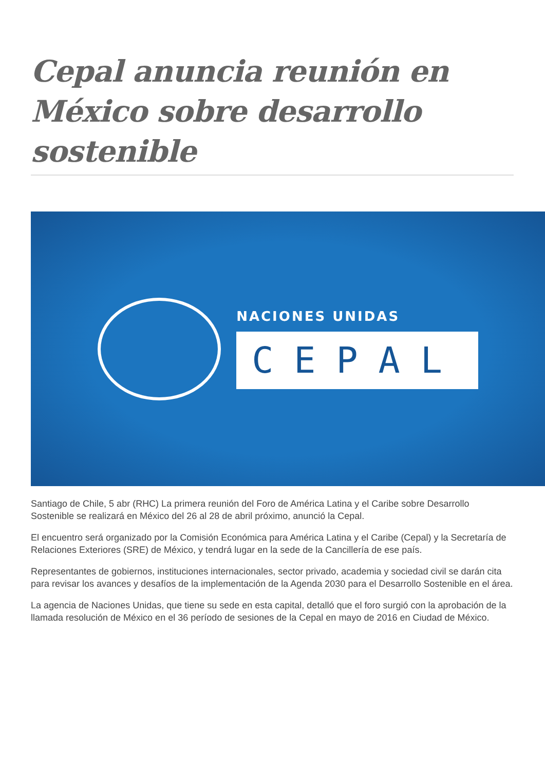Cepal anuncia reunión en México sobre desarrollo sostenible
NACIONES UNIDAS
CEPAL
Santiago de Chile, 5 abr (RHC) La primera reunión del Foro de América Latina y el Caribe sobre Desarrollo Sostenible se realizará en México del 26 al 28 de abril próximo, anunció la Cepal.
El encuentro será organizado por la Comisión Económica para América Latina y el Caribe (Cepal) y la Secretaría de Relaciones Exteriores (SRE) de México, y tendrá lugar en la sede de la Cancillería de ese país.
Representantes de gobiernos, instituciones internacionales, sector privado, academia y sociedad civil se darán cita para revisar los avances y desafíos de la implementación de la Agenda 2030 para el Desarrollo Sostenible en el área.
La agencia de Naciones Unidas, que tiene su sede en esta capital, detalló que el foro surgió con la aprobación de la llamada resolución de México en el 36 período de sesiones de la Cepal en mayo de 2016 en Ciudad de México.